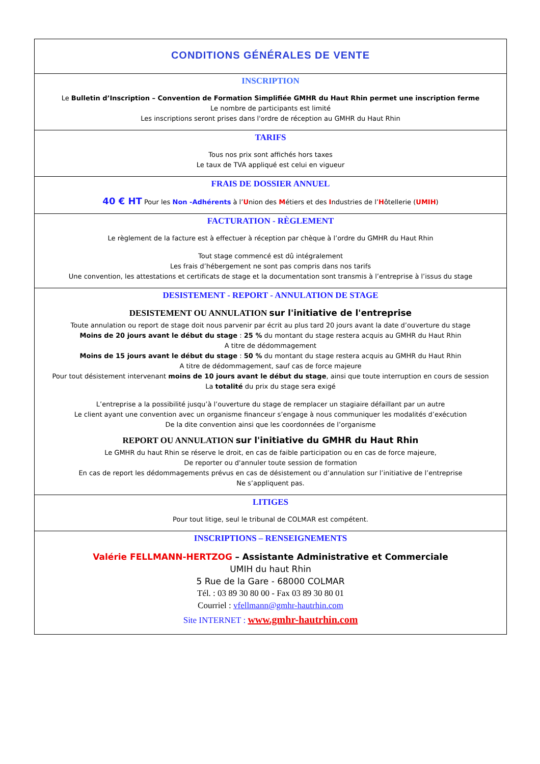| CONDITIONS GÉNÉRALES DE VENTE |
| INSCRIPTION Le Bulletin d’Inscription – Convention de Formation Simplifiée GMHR du Haut Rhin permet une inscription ferme Le nombre de participants est limité Les inscriptions seront prises dans l'ordre de réception au GMHR du Haut Rhin |
| TARIFS Tous nos prix sont affichés hors taxes Le taux de TVA appliqué est celui en vigueur |
| FRAIS DE DOSSIER ANNUEL 40 € HT Pour les Non -Adhérents à l’ U nion des M étiers et des I ndustries de l’ H ôtellerie ( UMIH ) |
| FACTURATION - RÈGLEMENT Le règlement de la facture est à effectuer à réception par chèque à l’ordre du GMHR du Haut Rhin Tout stage commencé est dû intégralement Les frais d’hébergement ne sont pas compris dans nos tarifs Une convention, les attestations et certificats de stage et la documentation sont transmis à l’entreprise à l’issus du stage |
| DESISTEMENT - REPORT - ANNULATION DE STAGE DESISTEMENT OU ANNULATION sur l'initiative de l'entreprise Toute annulation ou report de stage doit nous parvenir par écrit au plus tard 20 jours avant la date d’ouverture du stage Moins de 20 jours avant le début du stage : 25 % du montant du stage restera acquis au GMHR du Haut Rhin A titre de dédommagement Moins de 15 jours avant le début du stage : 50 % du montant du stage restera acquis au GMHR du Haut Rhin A titre de dédommagement, sauf cas de force majeure Pour tout désistement intervenant moins de 10 jours avant le début du stage , ainsi que toute interruption en cours de session La totalité du prix du stage sera exigé L’entreprise a la possibilité jusqu’à l’ouverture du stage de remplacer un stagiaire défaillant par un autre Le client ayant une convention avec un organisme financeur s’engage à nous communiquer les modalités d’exécution De la dite convention ainsi que les coordonnées de l’organisme REPORT OU ANNULATION sur l'initiative du GMHR du Haut Rhin Le GMHR du haut Rhin se réserve le droit, en cas de faible participation ou en cas de force majeure, De reporter ou d'annuler toute session de formation En cas de report les dédommagements prévus en cas de désistement ou d’annulation sur l’initiative de l’entreprise Ne s’appliquent pas. |
| LITIGES Pour tout litige, seul le tribunal de COLMAR est compétent. |
| INSCRIPTIONS – RENSEIGNEMENTS Valérie FELLMANN-HERTZOG – Assistante Administrative et Commerciale UMIH du haut Rhin 5 Rue de la Gare - 68000 COLMAR Tél. : 03 89 30 80 00 - Fax 03 89 30 80 01 Courriel : vfellmann@gmhr-hautrhin.com Site INTERNET : www.gmhr-hautrhin.com |